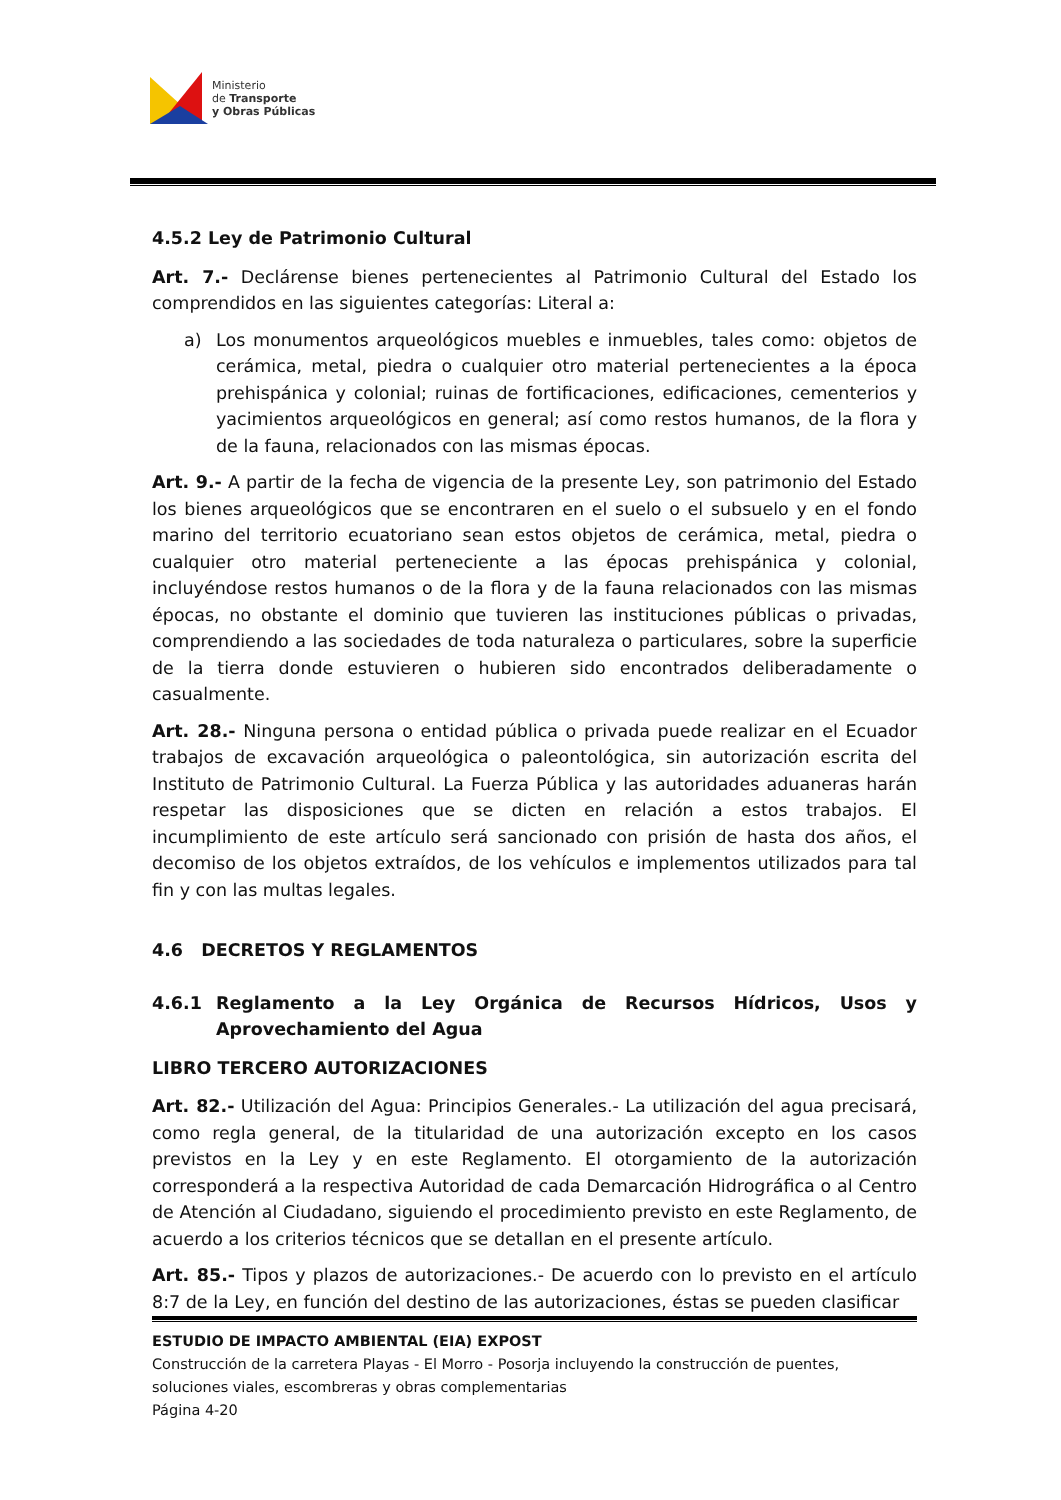Ministerio
de Transporte
y Obras Públicas
4.5.2 Ley de Patrimonio Cultural
Art. 7.- Declárense bienes pertenecientes al Patrimonio Cultural del Estado los comprendidos en las siguientes categorías: Literal a:
a) Los monumentos arqueológicos muebles e inmuebles, tales como: objetos de cerámica, metal, piedra o cualquier otro material pertenecientes a la época prehispánica y colonial; ruinas de fortificaciones, edificaciones, cementerios y yacimientos arqueológicos en general; así como restos humanos, de la flora y de la fauna, relacionados con las mismas épocas.
Art. 9.- A partir de la fecha de vigencia de la presente Ley, son patrimonio del Estado los bienes arqueológicos que se encontraren en el suelo o el subsuelo y en el fondo marino del territorio ecuatoriano sean estos objetos de cerámica, metal, piedra o cualquier otro material perteneciente a las épocas prehispánica y colonial, incluyéndose restos humanos o de la flora y de la fauna relacionados con las mismas épocas, no obstante el dominio que tuvieren las instituciones públicas o privadas, comprendiendo a las sociedades de toda naturaleza o particulares, sobre la superficie de la tierra donde estuvieren o hubieren sido encontrados deliberadamente o casualmente.
Art. 28.- Ninguna persona o entidad pública o privada puede realizar en el Ecuador trabajos de excavación arqueológica o paleontológica, sin autorización escrita del Instituto de Patrimonio Cultural. La Fuerza Pública y las autoridades aduaneras harán respetar las disposiciones que se dicten en relación a estos trabajos. El incumplimiento de este artículo será sancionado con prisión de hasta dos años, el decomiso de los objetos extraídos, de los vehículos e implementos utilizados para tal fin y con las multas legales.
4.6 DECRETOS Y REGLAMENTOS
4.6.1 Reglamento a la Ley Orgánica de Recursos Hídricos, Usos y Aprovechamiento del Agua
LIBRO TERCERO AUTORIZACIONES
Art. 82.- Utilización del Agua: Principios Generales.- La utilización del agua precisará, como regla general, de la titularidad de una autorización excepto en los casos previstos en la Ley y en este Reglamento. El otorgamiento de la autorización corresponderá a la respectiva Autoridad de cada Demarcación Hidrográfica o al Centro de Atención al Ciudadano, siguiendo el procedimiento previsto en este Reglamento, de acuerdo a los criterios técnicos que se detallan en el presente artículo.
Art. 85.- Tipos y plazos de autorizaciones.- De acuerdo con lo previsto en el artículo 8:7 de la Ley, en función del destino de las autorizaciones, éstas se pueden clasificar
ESTUDIO DE IMPACTO AMBIENTAL (EIA) EXPOST
Construcción de la carretera Playas - El Morro - Posorja incluyendo la construcción de puentes, soluciones viales, escombreras y obras complementarias
Página 4-20